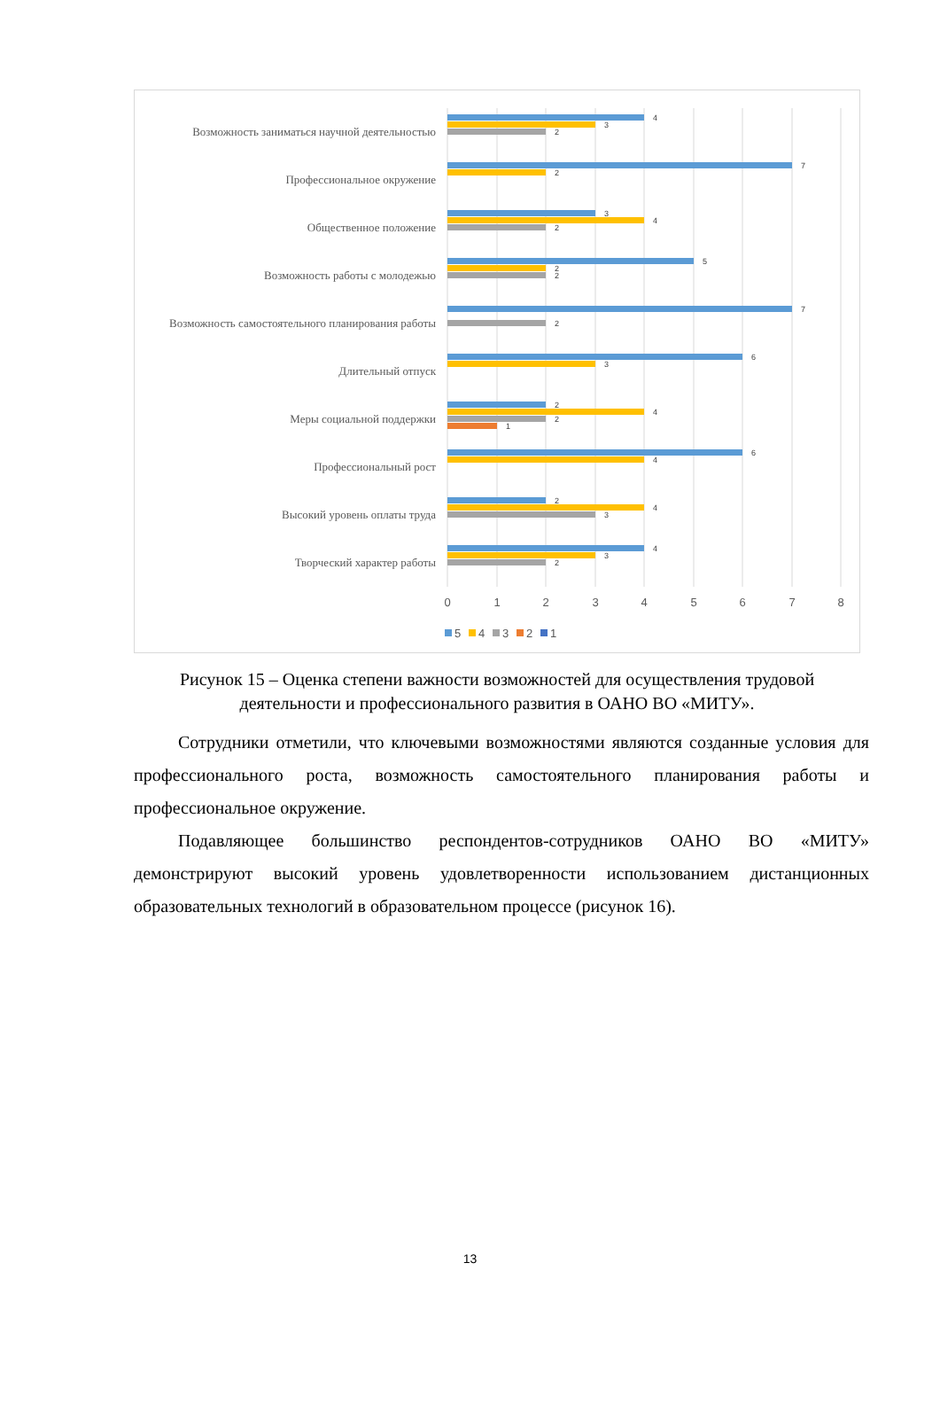Возможность заниматься научной деятельностью
Профессиональное окружение
Общественное положение
Возможность работы с молодежью
Возможность самостоятельного планирования работы
Длительный отпуск
Меры социальной поддержки
Профессиональный рост
Высокий уровень оплаты труда
Творческий характер работы
4
3
2
7
2
3
4
2
5
2
2
7
2
6
3
2
4
2
1
6
4
2
4
3
4
3
2
0
1
2
3
4
5
6
7
8
5
4
3
2
1
Рисунок 15 – Оценка степени важности возможностей для осуществления трудовой деятельности и профессионального развития в ОАНО ВО «МИТУ».
Сотрудники отметили, что ключевыми возможностями являются созданные условия для профессионального роста, возможность самостоятельного планирования работы и профессиональное окружение.
Подавляющее большинство респондентов-сотрудников ОАНО ВО «МИТУ» демонстрируют высокий уровень удовлетворенности использованием дистанционных образовательных технологий в образовательном процессе (рисунок 16).
13